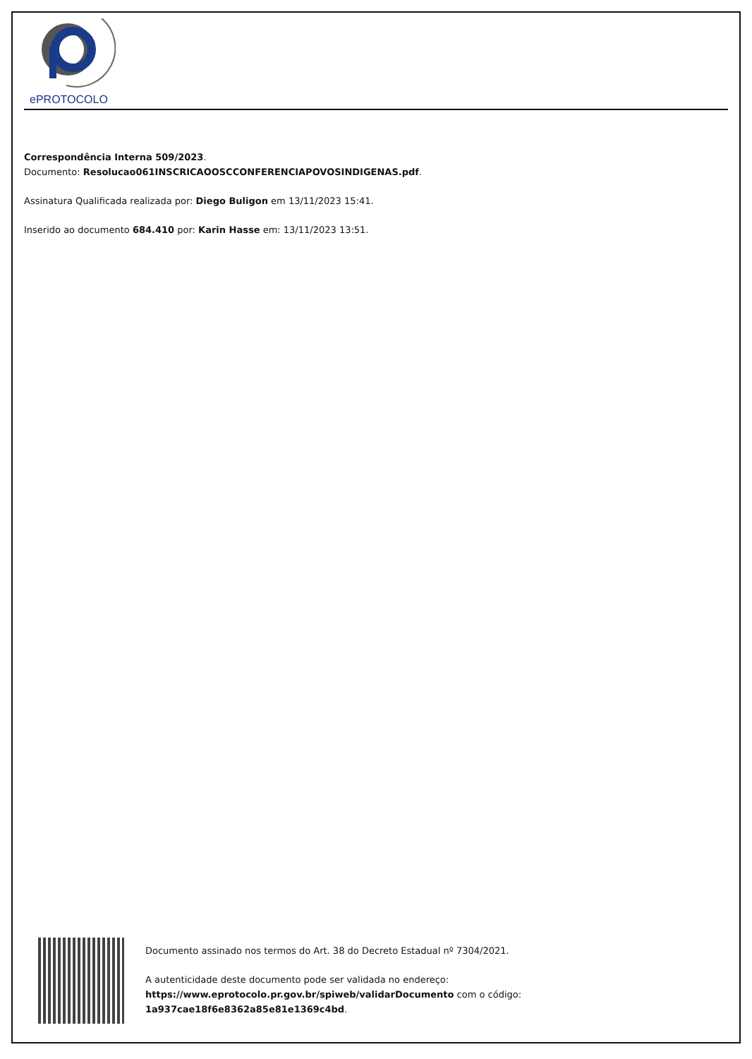ePROTOCOLO
Correspondência Interna 509/2023.
Documento: Resolucao061INSCRICAOOSCCONFERENCIAPOVOSINDIGENAS.pdf.
Assinatura Qualificada realizada por: Diego Buligon em 13/11/2023 15:41.
Inserido ao documento 684.410 por: Karin Hasse em: 13/11/2023 13:51.
Documento assinado nos termos do Art. 38 do Decreto Estadual nº 7304/2021.
A autenticidade deste documento pode ser validada no endereço:
https://www.eprotocolo.pr.gov.br/spiweb/validarDocumento com o código:
1a937cae18f6e8362a85e81e1369c4bd.